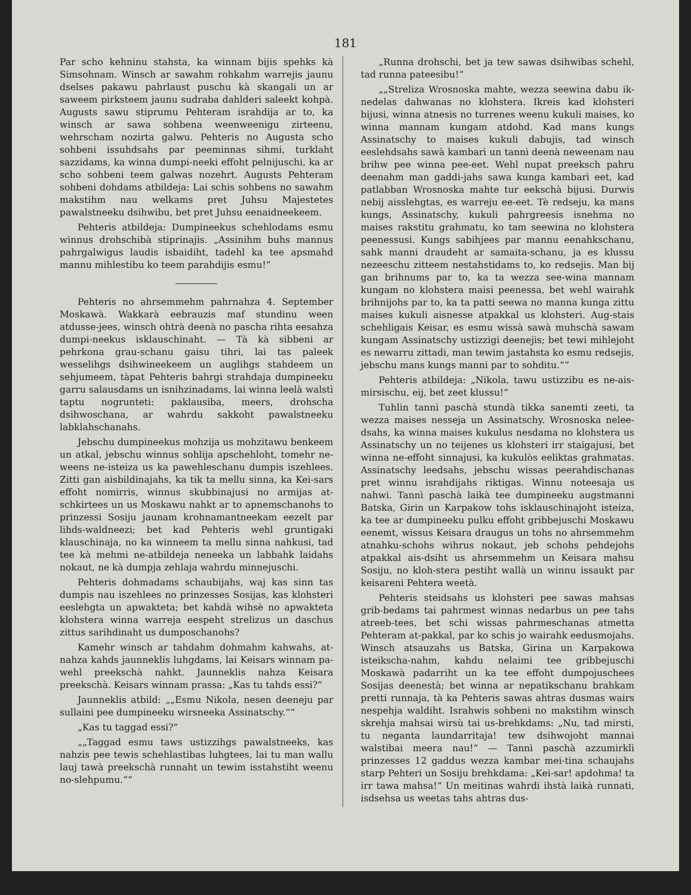181
Par scho kehninu stahsta, ka winnam bijis spehks kà Simsohnam. Winsch ar sawahm rohkahm warrejis jaunu dselses pakawu pahrlaust puschu kà skangali un ar saweem pirksteem jaunu sudraba dahlderi saleekt kohpà. Augusts sawu stiprumu Pehteram israhdija ar to, ka winsch ar sawa sohbena weenweenigu zirteenu, wehrscham nozirta galwu. Pehteris no Augusta scho sohbeni issuhdsahs par peeminnas sihmi, turklaht sazzidams, ka winna dumpi-neeki effoht pelnijuschi, ka ar scho sohbeni teem galwas nozehrt. Augusts Pehteram sohbeni dohdams atbildeja: Lai schis sohbens no sawahm makstihm nau welkams pret Juhsu Majestetes pawalstneeku dsihwibu, bet pret Juhsu eenaidneekeem.
Pehteris atbildeja: Dumpineekus schehlodams esmu winnus drohschibà stiprinajis. „Assinihm buhs mannus pahrgalwigus laudis isbaidiht, tadehl ka tee apsmahd mannu mihlestibu ko teem parahdijis esmu!“
Pehteris no ahrsemmehm pahrnahza 4. September Moskawà. Wakkarà eebrauzis maf stundinu ween atdusse-jees, winsch ohtrà deenà no pascha rihta eesahza dumpi-neekus isklauschinaht. — Tà kà sibbeni ar pehrkona grau-schanu gaisu tihri, lai tas paleek wesselihgs dsihwineekeem un auglihgs stahdeem un sehjumeem, tàpat Pehteris bahrgi strahdaja dumpineeku garru salausdams un isnihzinadams, lai winna leelà walstì taptu nogrunteti: paklausiba, meers, drohscha dsihwoschana, ar wahrdu sakkoht pawalstneeku labklahschanahs.
Jebschu dumpineekus mohzija us mohzitawu benkeem un atkal, jebschu winnus sohlija apschehloht, tomehr ne-weens ne-isteiza us ka pawehleschanu dumpis iszehlees. Zitti gan aisbildinajahs, ka tik ta mellu sinna, ka Kei-sars effoht nomirris, winnus skubbinajusi no armijas at-schkirtees un us Moskawu nahkt ar to apnemschanohs to prinzessi Sosiju jaunam krohnamantneekam eezelt par lihds-waldneezi; bet kad Pehteris wehl gruntigaki klauschinaja, no ka winneem ta mellu sinna nahkusi, tad tee kà mehmi ne-atbildeja neneeka un labbahk laidahs nokaut, ne kà dumpja zehlaja wahrdu minnejuschi.
Pehteris dohmadams schaubijahs, waj kas sinn tas dumpis nau iszehlees no prinzesses Sosijas, kas klohsteri eeslehgta un apwakteta; bet kahdà wihsè no apwakteta klohstera winna warreja eespeht strelizus un daschus zittus sarihdinaht us dumposchanohs?
Kamehr winsch ar tahdahm dohmahm kahwahs, at-nahza kahds jaunneklis luhgdams, lai Keisars winnam pa-wehl preekschà nahkt. Jaunneklis nahza Keisara preekschà. Keisars winnam prassa: „Kas tu tahds essi?“
Jaunneklis atbild: „„Esmu Nikola, nesen deeneju par sullaini pee dumpineeku wirsneeka Assinatschy.““
„Kas tu taggad essi?“
„„Taggad esmu taws ustizzihgs pawalstneeks, kas nahzis pee tewis schehlastibas luhgtees, lai tu man wallu lauj tawà preekschà runnaht un tewim isstahstiht weenu no-slehpumu.““
„Runna drohschi, bet ja tew sawas dsihwibas schehl, tad runna pateesibu!“
„„Streliza Wrosnoska mahte, wezza seewina dabu ik-nedelas dahwanas no klohstera. Ikreis kad klohsteri bijusi, winna atnesis no turrenes weenu kukuli maises, ko winna mannam kungam atdohd. Kad mans kungs Assinatschy to maises kukuli dabujis, tad winsch eeslehdsahs sawà kambarì un tannì deenà neweenam nau brihw pee winna pee-eet. Wehl nupat preeksch pahru deenahm man gaddi-jahs sawa kunga kambarì eet, kad patlabban Wrosnoska mahte tur eekschà bijusi. Durwis nebij aisslehgtas, es warreju ee-eet. Tè redseju, ka mans kungs, Assinatschy, kukuli pahrgreesis isnehma no maises rakstitu grahmatu, ko tam seewina no klohstera peenessusi. Kungs sabihjees par mannu eenahkschanu, sahk manni draudeht ar samaita-schanu, ja es klussu nezeeschu zitteem nestahstidams to, ko redsejis. Man bij gan brihnums par to, ka ta wezza see-wina mannam kungam no klohstera maisi peenessa, bet wehl wairahk brihnijohs par to, ka ta patti seewa no manna kunga zittu maises kukuli aisnesse atpakkal us klohsteri. Aug-stais schehligais Keisar, es esmu wissà sawà muhschà sawam kungam Assinatschy ustizzigi deenejis; bet tewi mihlejoht es newarru zittadi, man tewim jastahsta ko esmu redsejis, jebschu mans kungs manni par to sohditu.““
Pehteris atbildeja: „Nikola, tawu ustizzibu es ne-ais-mirsischu, eij, bet zeet klussu!“
Tuhlin tannì paschà stundà tikka sanemti zeeti, ta wezza maises nesseja un Assinatschy. Wrosnoska nelee-dsahs, ka winna maises kukulus nesdama no klohstera us Assinatschy un no teijenes us klohsteri irr staigajusi, bet winna ne-effoht sinnajusi, ka kukulòs eeliktas grahmatas. Assinatschy leedsahs, jebschu wissas peerahdischanas pret winnu israhdijahs riktigas. Winnu noteesaja us nahwi. Tannì paschà laikà tee dumpineeku augstmanni Batska, Girin un Karpakow tohs isklauschinajoht isteiza, ka tee ar dumpineeku pulku effoht gribbejuschi Moskawu eenemt, wissus Keisara draugus un tohs no ahrsemmehm atnahku-schohs wihrus nokaut, jeb schohs pehdejohs atpakkal ais-dsiht us ahrsemmehm un Keisara mahsu Sosiju, no kloh-stera pestiht wallà un winnu issaukt par keisareni Pehtera weetà.
Pehteris steidsahs us klohsteri pee sawas mahsas grib-bedams tai pahrmest winnas nedarbus un pee tahs atreeb-tees, bet schi wissas pahrmeschanas atmetta Pehteram at-pakkal, par ko schis jo wairahk eedusmojahs. Winsch atsauzahs us Batska, Girina un Karpakowa isteikscha-nahm, kahdu nelaimi tee gribbejuschi Moskawà padarriht un ka tee effoht dumpojuschees Sosijas deenestà; bet winna ar nepatikschanu brahkam pretti runnaja, tà ka Pehteris sawas ahtras dusmas wairs nespehja waldiht. Israhwis sohbeni no makstihm winsch skrehja mahsai wirsù tai us-brehkdams: „Nu, tad mirsti, tu neganta laundarritaja! tew dsihwojoht mannai walstibai meera nau!“ — Tannì paschà azzumirklì prinzesses 12 gaddus wezza kambar mei-tina schaujahs starp Pehteri un Sosiju brehkdama: „Kei-sar! apdohma! ta irr tawa mahsa!“ Un meitinas wahrdi ihstà laikà runnati, isdsehsa us weetas tahs ahtras dus-